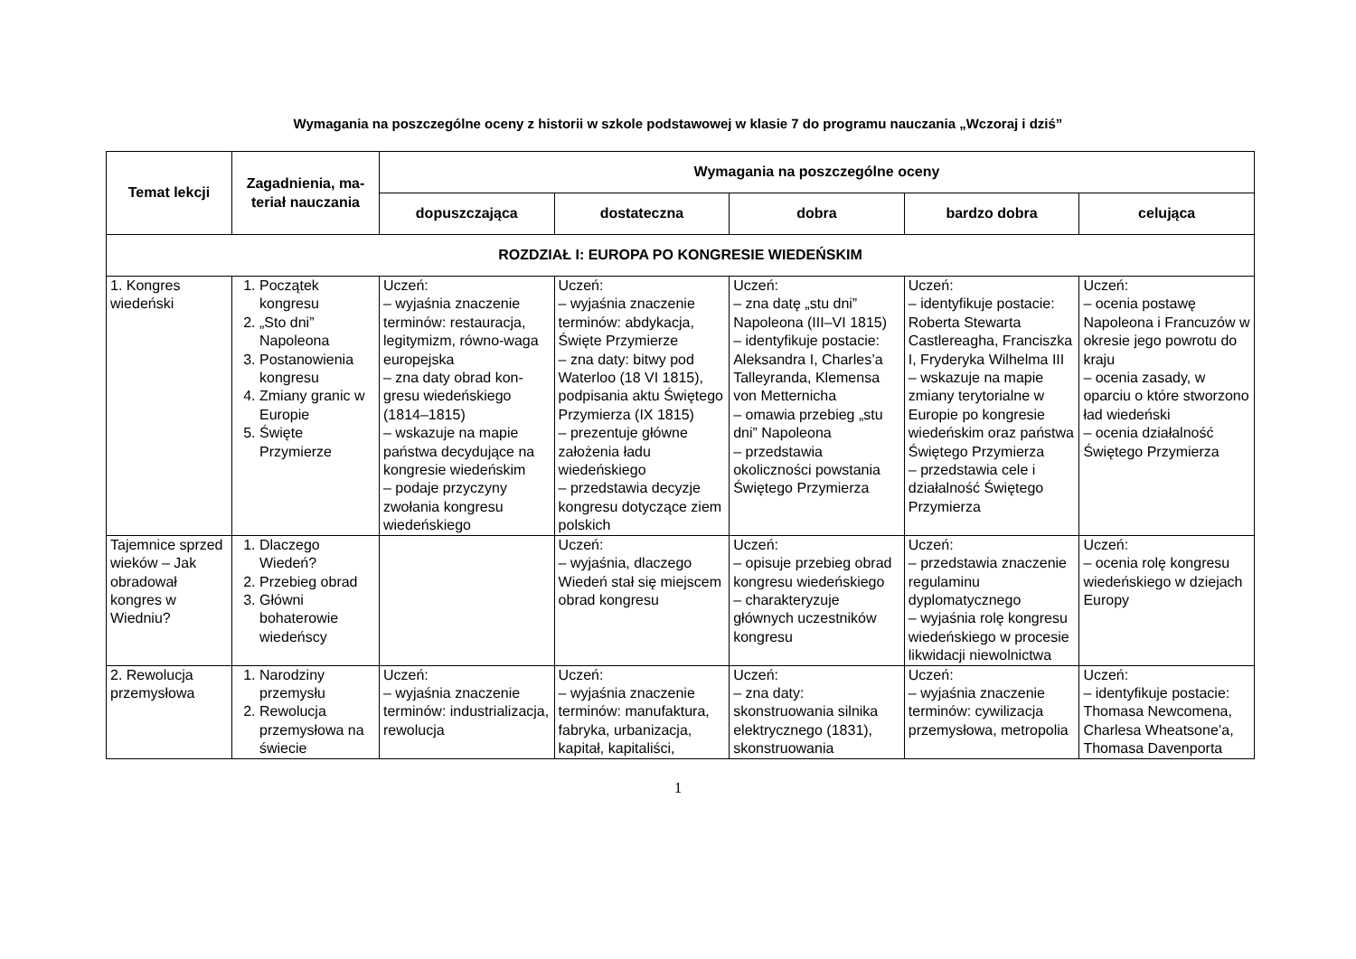Wymagania na poszczególne oceny z historii w szkole podstawowej w klasie 7 do programu nauczania „Wczoraj i dziś”
| Temat lekcji | Zagadnienia, ma-teriał nauczania | Wymagania na poszczególne oceny | | | | |
| --- | --- | --- | --- | --- | --- | --- |
| | | dopuszczająca | dostateczna | dobra | bardzo dobra | celująca |
| ROZDZIAŁ I: EUROPA PO KONGRESIE WIEDEŃSKIM | | | | | | |
| 1. Kongres wiedeński | 1. Początek kongresu 2. „Sto dni” Napoleona 3. Postanowienia kongresu 4. Zmiany granic w Europie 5. Święte Przymierze | Uczeń: – wyjaśnia znaczenie terminów: restauracja, legitymizm, równo-waga europejska – zna daty obrad kon-gresu wiedeńskiego (1814–1815) – wskazuje na mapie państwa decydujące na kongresie wiedeńskim – podaje przyczyny zwołania kongresu wiedeńskiego | Uczeń: – wyjaśnia znaczenie terminów: abdykacja, Święte Przymierze – zna daty: bitwy pod Waterloo (18 VI 1815), podpisania aktu Świętego Przymierza (IX 1815) – prezentuje główne założenia ładu wiedeńskiego – przedstawia decyzje kongresu dotyczące ziem polskich | Uczeń: – zna datę „stu dni” Napoleona (III–VI 1815) – identyfikuje postacie: Aleksandra I, Charles’a Talleyranda, Klemensa von Metternicha – omawia przebieg „stu dni” Napoleona – przedstawia okoliczności powstania Świętego Przymierza | Uczeń: – identyfikuje postacie: Roberta Stewarta Castlereagha, Franciszka I, Fryderyka Wilhelma III – wskazuje na mapie zmiany terytorialne w Europie po kongresie wiedeńskim oraz państwa Świętego Przymierza – przedstawia cele i działalność Świętego Przymierza | Uczeń: – ocenia postawę Napoleona i Francuzów w okresie jego powrotu do kraju – ocenia zasady, w oparciu o które stworzono ład wiedeński – ocenia działalność Świętego Przymierza |
| Tajemnice sprzed wieków – Jak obradował kongres w Wiedniu? | 1. Dlaczego Wiedeń? 2. Przebieg obrad 3. Główni bohaterowie wiedeńscy | | Uczeń: – wyjaśnia, dlaczego Wiedeń stał się miejscem obrad kongresu | Uczeń: – opisuje przebieg obrad kongresu wiedeńskiego – charakteryzuje głównych uczestników kongresu | Uczeń: – przedstawia znaczenie regulaminu dyplomatycznego – wyjaśnia rolę kongresu wiedeńskiego w procesie likwidacji niewolnictwa | Uczeń: – ocenia rolę kongresu wiedeńskiego w dziejach Europy |
| 2. Rewolucja przemysłowa | 1. Narodziny przemysłu 2. Rewolucja przemysłowa na świecie | Uczeń: – wyjaśnia znaczenie terminów: industrializacja, rewolucja | Uczeń: – wyjaśnia znaczenie terminów: manufaktura, fabryka, urbanizacja, kapitał, kapitaliści, | Uczeń: – zna daty: skonstruowania silnika elektrycznego (1831), skonstruowania | Uczeń: – wyjaśnia znaczenie terminów: cywilizacja przemysłowa, metropolia | Uczeń: – identyfikuje postacie: Thomasa Newcomena, Charlesa Wheatsone’a, Thomasa Davenporta |
1